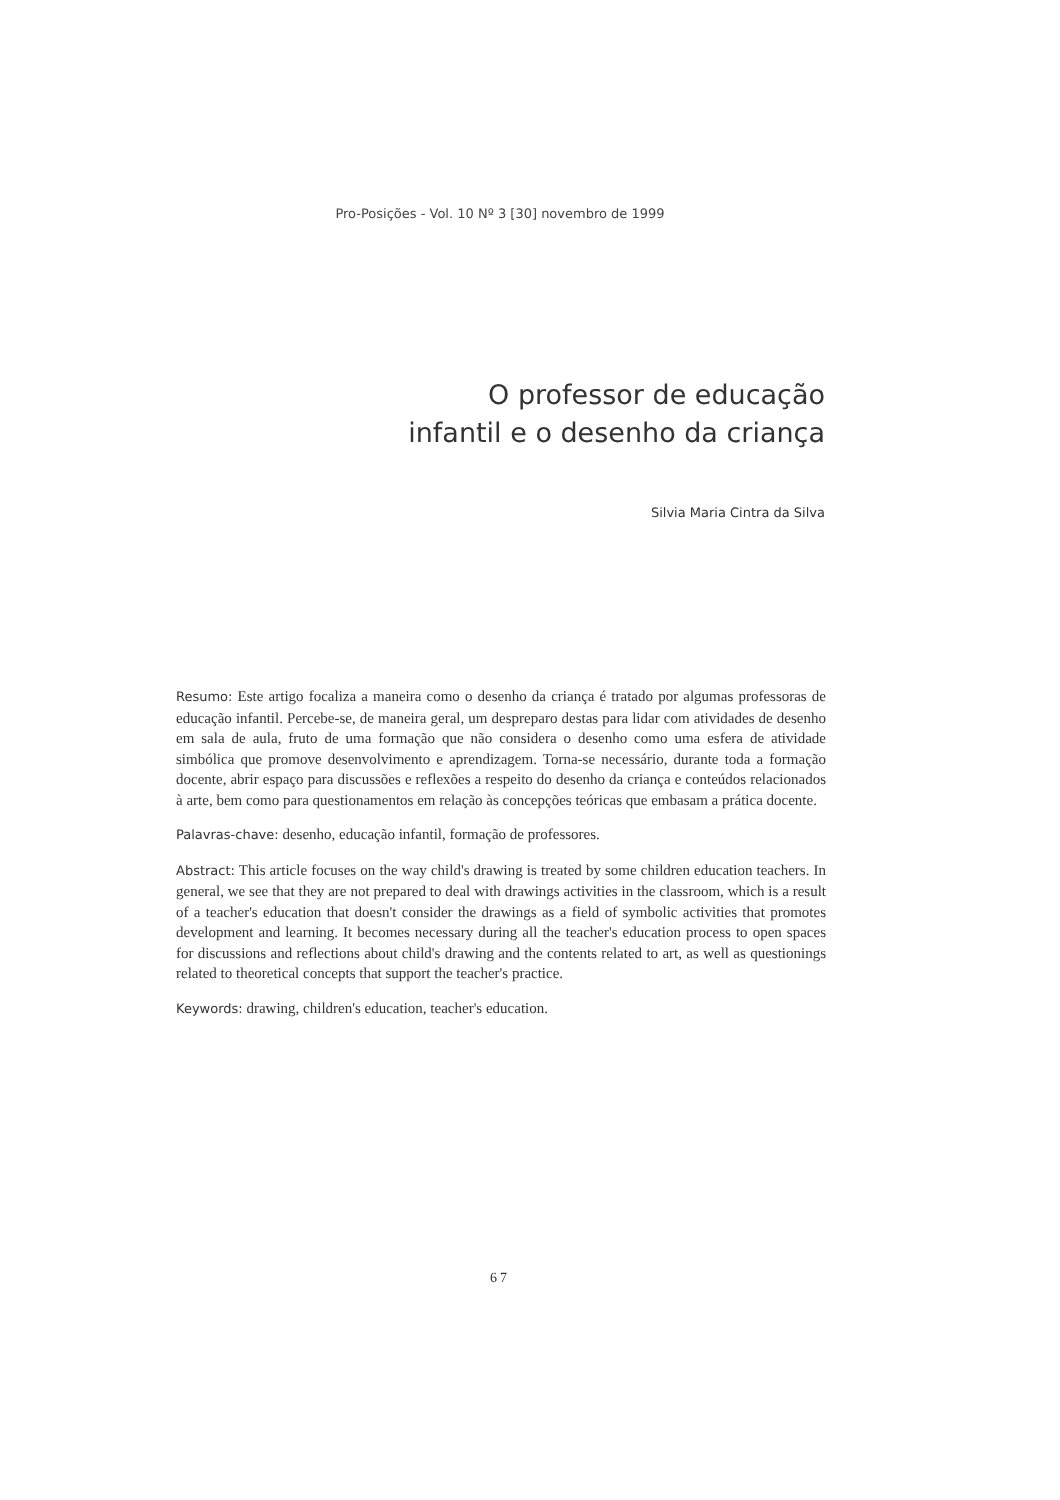Pro-Posições - Vol. 10 Nº 3 [30] novembro de 1999
O professor de educação
infantil e o desenho da criança
Silvia Maria Cintra da Silva
Resumo: Este artigo focaliza a maneira como o desenho da criança é tratado por algumas professoras de educação infantil. Percebe-se, de maneira geral, um despreparo destas para lidar com atividades de desenho em sala de aula, fruto de uma formação que não considera o desenho como uma esfera de atividade simbólica que promove desenvolvimento e aprendizagem. Torna-se necessário, durante toda a formação docente, abrir espaço para discussões e reflexões a respeito do desenho da criança e conteúdos relacionados à arte, bem como para questionamentos em relação às concepções teóricas que embasam a prática docente.
Palavras-chave: desenho, educação infantil, formação de professores.
Abstract: This article focuses on the way child's drawing is treated by some children education teachers. In general, we see that they are not prepared to deal with drawings activities in the classroom, which is a result of a teacher's education that doesn't consider the drawings as a field of symbolic activities that promotes development and learning. It becomes necessary during all the teacher's education process to open spaces for discussions and reflections about child's drawing and the contents related to art, as well as questionings related to theoretical concepts that support the teacher's practice.
Keywords: drawing, children's education, teacher's education.
67